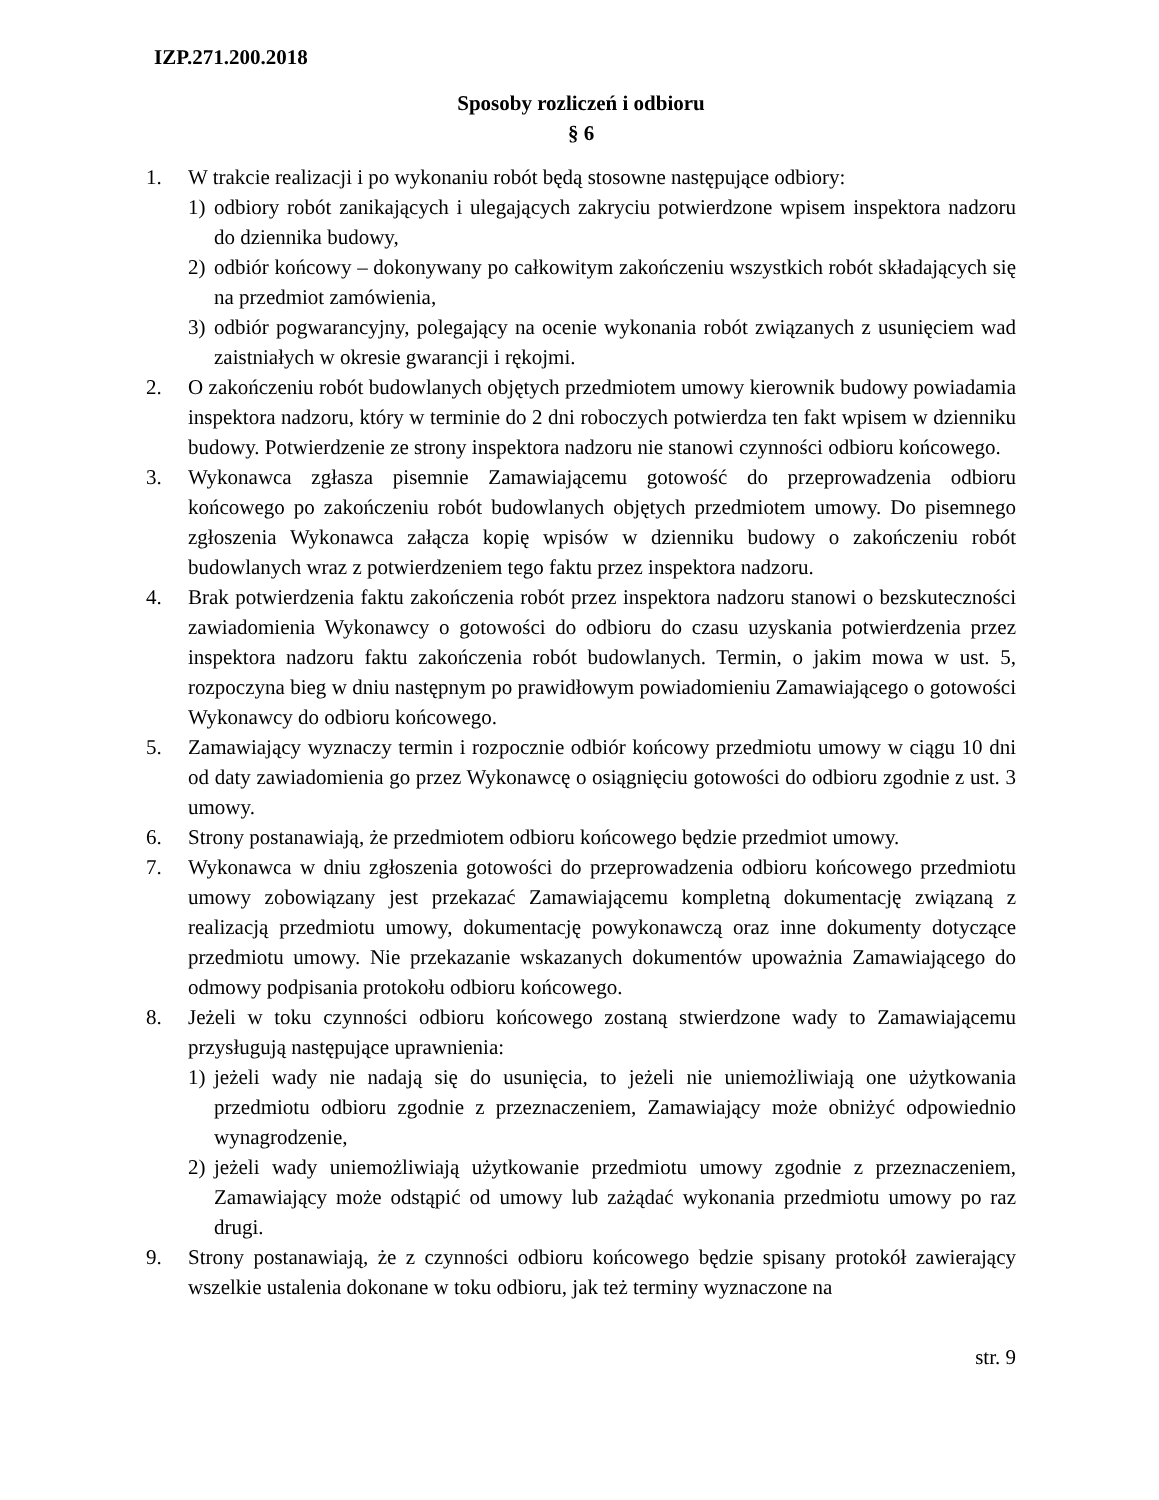IZP.271.200.2018
Sposoby rozliczeń i odbioru
§ 6
1. W trakcie realizacji i po wykonaniu robót będą stosowne następujące odbiory:
1) odbiory robót zanikających i ulegających zakryciu potwierdzone wpisem inspektora nadzoru do dziennika budowy,
2) odbiór końcowy – dokonywany po całkowitym zakończeniu wszystkich robót składających się na przedmiot zamówienia,
3) odbiór pogwarancyjny, polegający na ocenie wykonania robót związanych z usunięciem wad zaistniałych w okresie gwarancji i rękojmi.
2. O zakończeniu robót budowlanych objętych przedmiotem umowy kierownik budowy powiadamia inspektora nadzoru, który w terminie do 2 dni roboczych potwierdza ten fakt wpisem w dzienniku budowy. Potwierdzenie ze strony inspektora nadzoru nie stanowi czynności odbioru końcowego.
3. Wykonawca zgłasza pisemnie Zamawiającemu gotowość do przeprowadzenia odbioru końcowego po zakończeniu robót budowlanych objętych przedmiotem umowy. Do pisemnego zgłoszenia Wykonawca załącza kopię wpisów w dzienniku budowy o zakończeniu robót budowlanych wraz z potwierdzeniem tego faktu przez inspektora nadzoru.
4. Brak potwierdzenia faktu zakończenia robót przez inspektora nadzoru stanowi o bezskuteczności zawiadomienia Wykonawcy o gotowości do odbioru do czasu uzyskania potwierdzenia przez inspektora nadzoru faktu zakończenia robót budowlanych. Termin, o jakim mowa w ust. 5, rozpoczyna bieg w dniu następnym po prawidłowym powiadomieniu Zamawiającego o gotowości Wykonawcy do odbioru końcowego.
5. Zamawiający wyznaczy termin i rozpocznie odbiór końcowy przedmiotu umowy w ciągu 10 dni od daty zawiadomienia go przez Wykonawcę o osiągnięciu gotowości do odbioru zgodnie z ust. 3 umowy.
6. Strony postanawiają, że przedmiotem odbioru końcowego będzie przedmiot umowy.
7. Wykonawca w dniu zgłoszenia gotowości do przeprowadzenia odbioru końcowego przedmiotu umowy zobowiązany jest przekazać Zamawiającemu kompletną dokumentację związaną z realizacją przedmiotu umowy, dokumentację powykonawczą oraz inne dokumenty dotyczące przedmiotu umowy. Nie przekazanie wskazanych dokumentów upoważnia Zamawiającego do odmowy podpisania protokołu odbioru końcowego.
8. Jeżeli w toku czynności odbioru końcowego zostaną stwierdzone wady to Zamawiającemu przysługują następujące uprawnienia:
1) jeżeli wady nie nadają się do usunięcia, to jeżeli nie uniemożliwiają one użytkowania przedmiotu odbioru zgodnie z przeznaczeniem, Zamawiający może obniżyć odpowiednio wynagrodzenie,
2) jeżeli wady uniemożliwiają użytkowanie przedmiotu umowy zgodnie z przeznaczeniem, Zamawiający może odstąpić od umowy lub zażądać wykonania przedmiotu umowy po raz drugi.
9. Strony postanawiają, że z czynności odbioru końcowego będzie spisany protokół zawierający wszelkie ustalenia dokonane w toku odbioru, jak też terminy wyznaczone na
str. 9